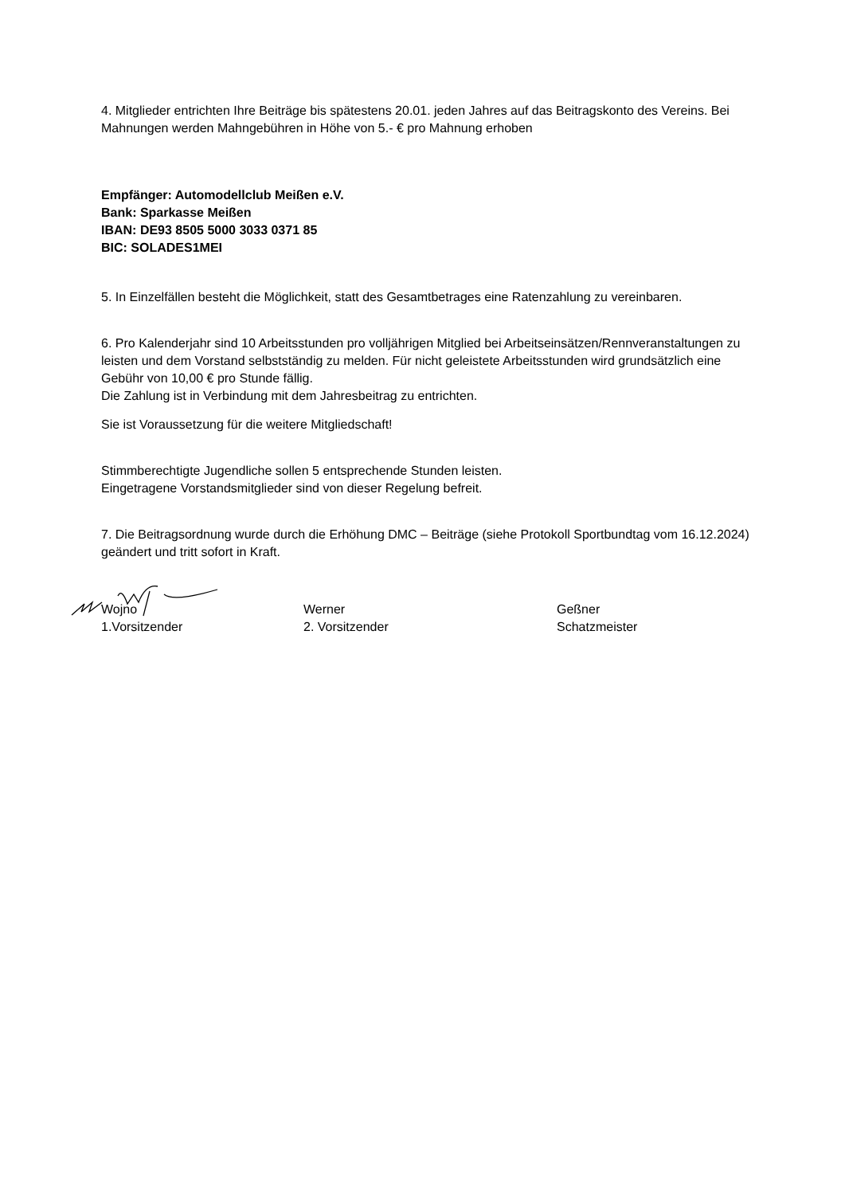4. Mitglieder entrichten Ihre Beiträge bis spätestens 20.01. jeden Jahres auf das Beitragskonto des Vereins. Bei Mahnungen werden Mahngebühren in Höhe von 5.- € pro Mahnung erhoben
Empfänger: Automodellclub Meißen e.V.
Bank: Sparkasse Meißen
IBAN: DE93 8505 5000 3033 0371 85
BIC: SOLADES1MEI
5. In Einzelfällen besteht die Möglichkeit, statt des Gesamtbetrages eine Ratenzahlung zu vereinbaren.
6. Pro Kalenderjahr sind 10 Arbeitsstunden pro volljährigen Mitglied bei Arbeitseinsätzen/Rennveranstaltungen zu leisten und dem Vorstand selbstständig zu melden. Für nicht geleistete Arbeitsstunden wird grundsätzlich eine Gebühr von 10,00 € pro Stunde fällig.
Die Zahlung ist in Verbindung mit dem Jahresbeitrag zu entrichten.
Sie ist Voraussetzung für die weitere Mitgliedschaft!
Stimmberechtigte Jugendliche sollen 5 entsprechende Stunden leisten.
Eingetragene Vorstandsmitglieder sind von dieser Regelung befreit.
7. Die Beitragsordnung wurde durch die Erhöhung DMC – Beiträge (siehe Protokoll Sportbundtag vom 16.12.2024) geändert und tritt sofort in Kraft.
Wojno
1.Vorsitzender
Werner
2. Vorsitzender
Geßner
Schatzmeister